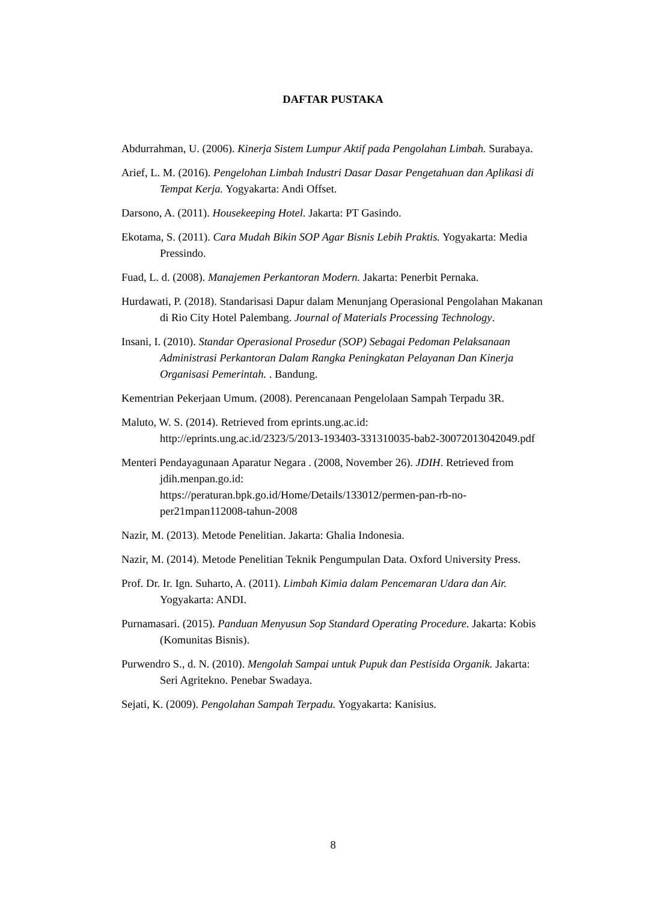DAFTAR PUSTAKA
Abdurrahman, U. (2006). Kinerja Sistem Lumpur Aktif pada Pengolahan Limbah. Surabaya.
Arief, L. M. (2016). Pengelohan Limbah Industri Dasar Dasar Pengetahuan dan Aplikasi di Tempat Kerja. Yogyakarta: Andi Offset.
Darsono, A. (2011). Housekeeping Hotel. Jakarta: PT Gasindo.
Ekotama, S. (2011). Cara Mudah Bikin SOP Agar Bisnis Lebih Praktis. Yogyakarta: Media Pressindo.
Fuad, L. d. (2008). Manajemen Perkantoran Modern. Jakarta: Penerbit Pernaka.
Hurdawati, P. (2018). Standarisasi Dapur dalam Menunjang Operasional Pengolahan Makanan di Rio City Hotel Palembang. Journal of Materials Processing Technology.
Insani, I. (2010). Standar Operasional Prosedur (SOP) Sebagai Pedoman Pelaksanaan Administrasi Perkantoran Dalam Rangka Peningkatan Pelayanan Dan Kinerja Organisasi Pemerintah. . Bandung.
Kementrian Pekerjaan Umum. (2008). Perencanaan Pengelolaan Sampah Terpadu 3R.
Maluto, W. S. (2014). Retrieved from eprints.ung.ac.id:
http://eprints.ung.ac.id/2323/5/2013-193403-331310035-bab2-30072013042049.pdf
Menteri Pendayagunaan Aparatur Negara . (2008, November 26). JDIH. Retrieved from jdih.menpan.go.id:
https://peraturan.bpk.go.id/Home/Details/133012/permen-pan-rb-no-per21mpan112008-tahun-2008
Nazir, M. (2013). Metode Penelitian. Jakarta: Ghalia Indonesia.
Nazir, M. (2014). Metode Penelitian Teknik Pengumpulan Data. Oxford University Press.
Prof. Dr. Ir. Ign. Suharto, A. (2011). Limbah Kimia dalam Pencemaran Udara dan Air. Yogyakarta: ANDI.
Purnamasari. (2015). Panduan Menyusun Sop Standard Operating Procedure. Jakarta: Kobis (Komunitas Bisnis).
Purwendro S., d. N. (2010). Mengolah Sampai untuk Pupuk dan Pestisida Organik. Jakarta: Seri Agritekno. Penebar Swadaya.
Sejati, K. (2009). Pengolahan Sampah Terpadu. Yogyakarta: Kanisius.
8